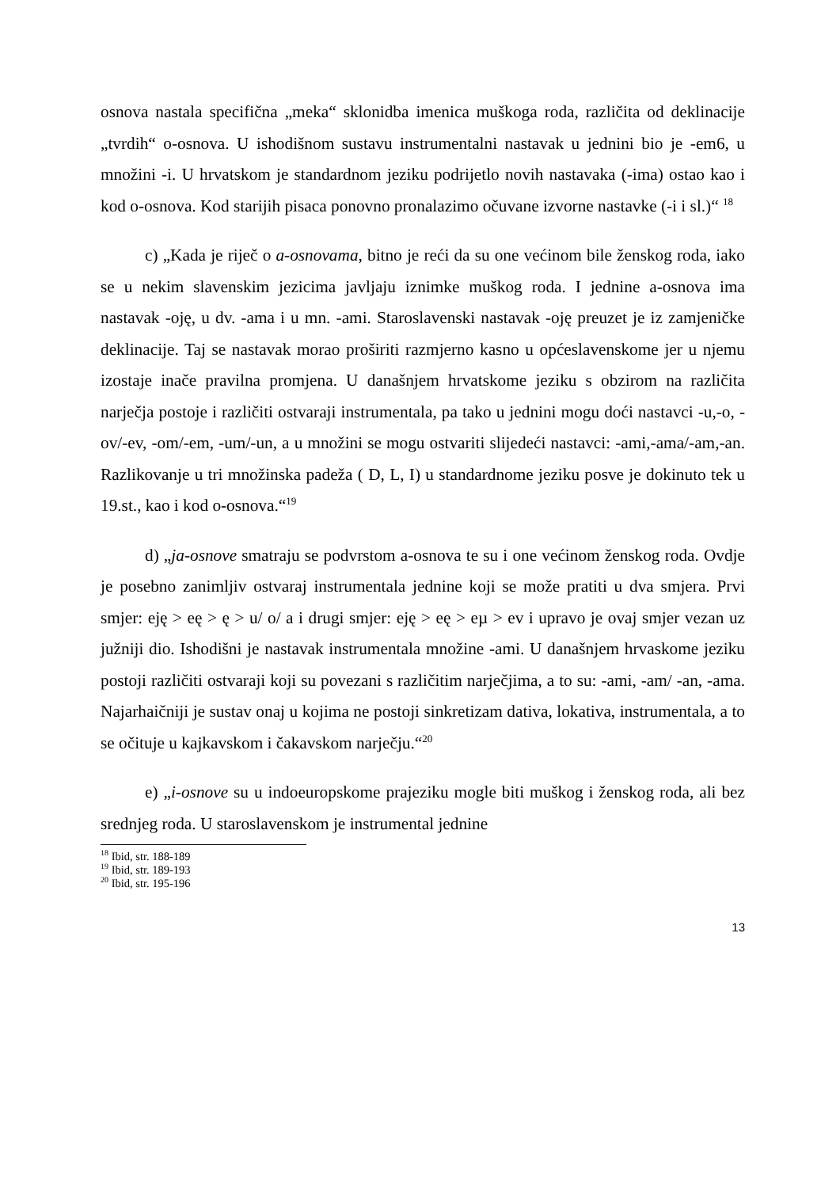osnova nastala specifična „meka“ sklonidba imenica muškoga roda, različita od deklinacije „tvrdih“ o-osnova. U ishodišnom sustavu instrumentalni nastavak u jednini bio je -em6, u množini -i. U hrvatskom je standardnom jeziku podrijetlo novih nastavaka (-ima) ostao kao i kod o-osnova. Kod starijih pisaca ponovno pronalazimo očuvane izvorne nastavke (-i i sl.)“ <sup>18</sup>
c) „Kada je riječ o a-osnovama, bitno je reći da su one većinom bile ženskog roda, iako se u nekim slavenskim jezicima javljaju iznimke muškog roda. I jednine a-osnova ima nastavak -oję, u dv. -ama i u mn. -ami. Staroslavenski nastavak -oję preuzet je iz zamjeničke deklinacije. Taj se nastavak morao proširiti razmjerno kasno u općeslavenskome jer u njemu izostaje inače pravilna promjena. U današnjem hrvatskome jeziku s obzirom na različita narječja postoje i različiti ostvaraji instrumentala, pa tako u jednini mogu doći nastavci -u,-o, -ov/-ev, -om/-em, -um/-un, a u množini se mogu ostvariti slijedeći nastavci: -ami,-ama/-am,-an. Razlikovanje u tri množinska padeža ( D, L, I) u standardnome jeziku posve je dokinuto tek u 19.st., kao i kod o-osnova.“<sup>19</sup>
d) „ja-osnove smatraju se podvrstom a-osnova te su i one većinom ženskog roda. Ovdje je posebno zanimljiv ostvaraj instrumentala jednine koji se može pratiti u dva smjera. Prvi smjer: eję > eę > ę > u/ o/ a i drugi smjer: eję > eę > eµ > ev i upravo je ovaj smjer vezan uz južniji dio. Ishodišni je nastavak instrumentala množine -ami. U današnjem hrvaskome jeziku postoji različiti ostvaraji koji su povezani s različitim narječjima, a to su: -ami, -am/ -an, -ama. Najarhaičniji je sustav onaj u kojima ne postoji sinkretizam dativa, lokativa, instrumentala, a to se očituje u kajkavskom i čakavskom narječju.“<sup>20</sup>
e) „i-osnove su u indoeuropskome prajeziku mogle biti muškog i ženskog roda, ali bez srednjeg roda. U staroslavenskom je instrumental jednine
<sup>18</sup> Ibid, str. 188-189
<sup>19</sup> Ibid, str. 189-193
<sup>20</sup> Ibid, str. 195-196
13